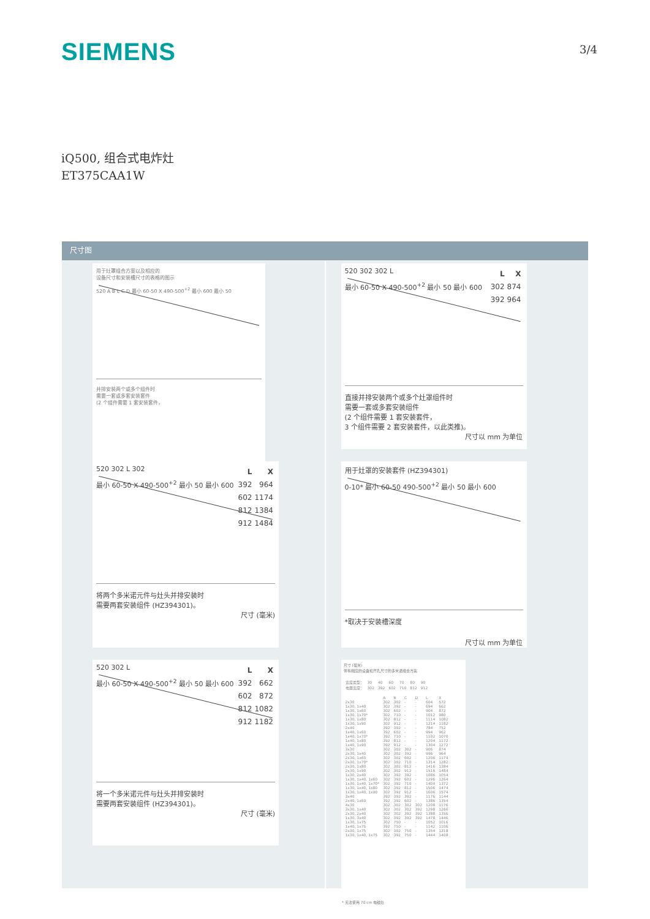SIEMENS
3/4
iQ500, 组合式电炸灶
ET375CAA1W
尺寸图
用于灶罩组合方案以及相应的
设备尺寸和安装槽尺寸的表格的图示
520 A B L C D 最小 60-50 X 490-500<sup>+2</sup> 最小 600 最小 50
并排安装两个或多个组件时
需要一套或多套安装套件
(2 个组件需要 1 套安装套件，
| L | X |
| --- | --- |
| 392 | 964 |
| 602 | 1174 |
| 812 | 1384 |
| 912 | 1484 |
520 302 L 302
最小 60-50 X 490-500<sup>+2</sup> 最小 50 最小 600
将两个多米诺元件与灶头并排安装时
需要两套安装组件 (HZ394301)。
尺寸 (毫米)
| L | X |
| --- | --- |
| 392 | 662 |
| 602 | 872 |
| 812 | 1082 |
| 912 | 1182 |
520 302 L
最小 60-50 X 490-500<sup>+2</sup> 最小 50 最小 600
将一个多米诺元件与灶头并排安装时
需要两套安装组件 (HZ394301)。
尺寸 (毫米)
| L | X |
| --- | --- |
| 302 | 874 |
| 392 | 964 |
520 302 302 L
最小 60-50 X 490-500<sup>+2</sup> 最小 50 最小 600
直接并排安装两个或多个灶罩组件时
需要一套或多套安装组件
(2 个组件需要 1 套安装套件，
3 个组件需要 2 套安装套件，以此类推)。
尺寸以 mm 为单位
用于灶罩的安装套件 (HZ394301)
0-10* 最小 60-50 490-500<sup>+2</sup> 最小 50 最小 600
*取决于安装槽深度
尺寸以 mm 为单位
尺寸 (毫米)
带有相应的设备和开孔尺寸的多米诺组合方案
| 宽度类型： | 30 | 40 | 60 | 70 | 80 | 90 |
| 电器宽度： | 302 | 392 | 602 | 710 | 812 | 912 |
| | A | B | C | D | L | X |
| --- | --- | --- | --- | --- | --- | --- |
| 2x30 | 302 | 302 | - | - | 604 | 572 |
| 1x30, 1x40 | 302 | 392 | - | - | 694 | 662 |
| 1x30, 1x60 | 302 | 602 | - | - | 904 | 872 |
| 1x30, 1x70* | 302 | 710 | - | - | 1012 | 980 |
| 1x30, 1x80 | 302 | 812 | - | - | 1114 | 1082 |
| 1x30, 1x90 | 302 | 912 | - | - | 1214 | 1182 |
| 2x40 | 392 | 392 | - | - | 784 | 752 |
| 1x40, 1x60 | 392 | 602 | - | - | 994 | 962 |
| 1x40, 1x70* | 392 | 710 | - | - | 1102 | 1070 |
| 1x40, 1x80 | 392 | 812 | - | - | 1204 | 1172 |
| 1x40, 1x90 | 392 | 912 | - | - | 1304 | 1272 |
| 3x30 | 302 | 302 | 302 | - | 906 | 874 |
| 2x30, 1x40 | 302 | 302 | 392 | - | 996 | 964 |
| 2x30, 1x60 | 302 | 302 | 602 | - | 1206 | 1174 |
| 2x30, 1x70* | 302 | 302 | 710 | - | 1314 | 1282 |
| 2x30, 1x80 | 302 | 302 | 812 | - | 1416 | 1384 |
| 2x30, 1x90 | 302 | 302 | 912 | - | 1516 | 1484 |
| 1x30, 2x40 | 302 | 392 | 392 | - | 1086 | 1054 |
| 1x30, 1x40, 1x60 | 302 | 392 | 602 | - | 1296 | 1264 |
| 1x30, 1x40, 1x70* | 302 | 392 | 710 | - | 1404 | 1372 |
| 1x30, 1x40, 1x80 | 302 | 392 | 812 | - | 1506 | 1474 |
| 1x30, 1x40, 1x90 | 302 | 392 | 912 | - | 1606 | 1574 |
| 3x40 | 392 | 392 | 392 | - | 1176 | 1144 |
| 2x40, 1x60 | 392 | 392 | 602 | - | 1386 | 1354 |
| 4x30 | 302 | 302 | 302 | 302 | 1208 | 1176 |
| 3x30, 1x40 | 302 | 302 | 302 | 392 | 1298 | 1266 |
| 2x30, 2x40 | 302 | 302 | 392 | 392 | 1388 | 1356 |
| 1x30, 3x40 | 302 | 392 | 392 | 392 | 1478 | 1446 |
| 1x30, 1x75 | 302 | 750 | - | - | 1052 | 1016 |
| 1x40, 1x75 | 392 | 750 | - | - | 1142 | 1106 |
| 2x30, 1x75 | 302 | 302 | 750 | - | 1354 | 1318 |
| 1x30, 1x40, 1x75 | 302 | 392 | 750 | - | 1444 | 1408 |
* 无法使用 70 cm 电磁灶